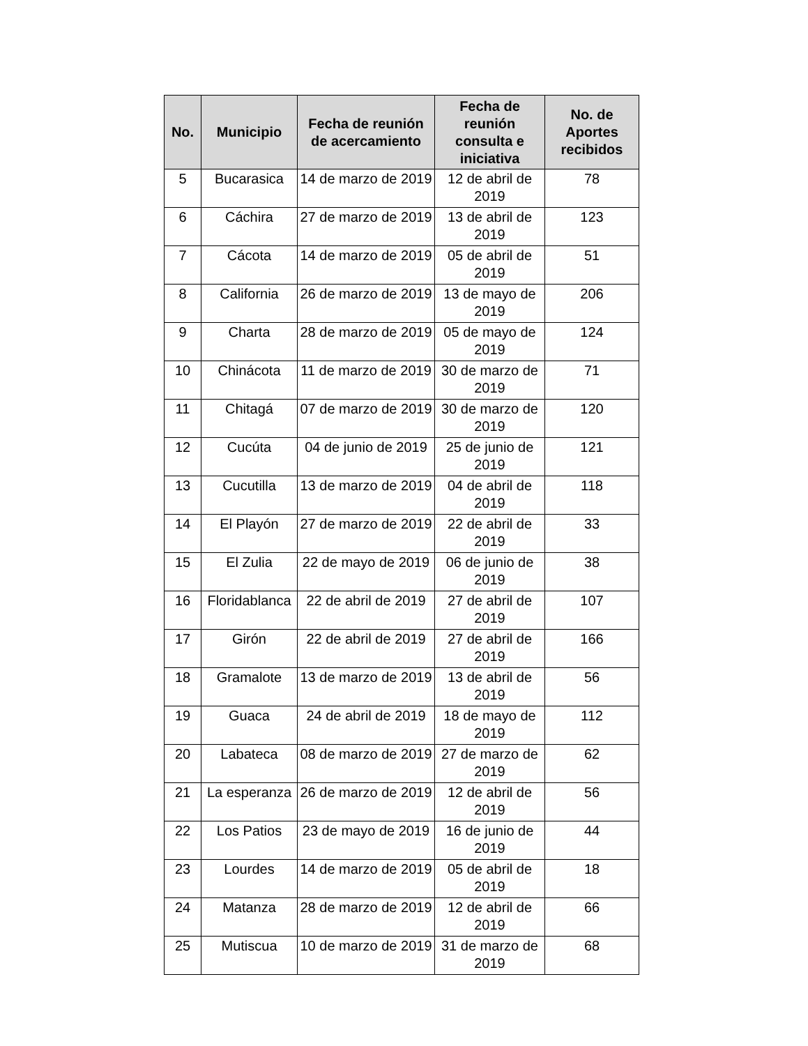| No. | Municipio | Fecha de reunión de acercamiento | Fecha de reunión consulta e iniciativa | No. de Aportes recibidos |
| --- | --- | --- | --- | --- |
| 5 | Bucarasica | 14 de marzo de 2019 | 12 de abril de 2019 | 78 |
| 6 | Cáchira | 27 de marzo de 2019 | 13 de abril de 2019 | 123 |
| 7 | Cácota | 14 de marzo de 2019 | 05 de abril de 2019 | 51 |
| 8 | California | 26 de marzo de 2019 | 13 de mayo de 2019 | 206 |
| 9 | Charta | 28 de marzo de 2019 | 05 de mayo de 2019 | 124 |
| 10 | Chinácota | 11 de marzo de 2019 | 30 de marzo de 2019 | 71 |
| 11 | Chitagá | 07 de marzo de 2019 | 30 de marzo de 2019 | 120 |
| 12 | Cucúta | 04 de junio de 2019 | 25 de junio de 2019 | 121 |
| 13 | Cucutilla | 13 de marzo de 2019 | 04 de abril de 2019 | 118 |
| 14 | El Playón | 27 de marzo de 2019 | 22 de abril de 2019 | 33 |
| 15 | El Zulia | 22 de mayo de 2019 | 06 de junio de 2019 | 38 |
| 16 | Floridablanca | 22 de abril de 2019 | 27 de abril de 2019 | 107 |
| 17 | Girón | 22 de abril de 2019 | 27 de abril de 2019 | 166 |
| 18 | Gramalote | 13 de marzo de 2019 | 13 de abril de 2019 | 56 |
| 19 | Guaca | 24 de abril de 2019 | 18 de mayo de 2019 | 112 |
| 20 | Labateca | 08 de marzo de 2019 | 27 de marzo de 2019 | 62 |
| 21 | La esperanza | 26 de marzo de 2019 | 12 de abril de 2019 | 56 |
| 22 | Los Patios | 23 de mayo de 2019 | 16 de junio de 2019 | 44 |
| 23 | Lourdes | 14 de marzo de 2019 | 05 de abril de 2019 | 18 |
| 24 | Matanza | 28 de marzo de 2019 | 12 de abril de 2019 | 66 |
| 25 | Mutiscua | 10 de marzo de 2019 | 31 de marzo de 2019 | 68 |